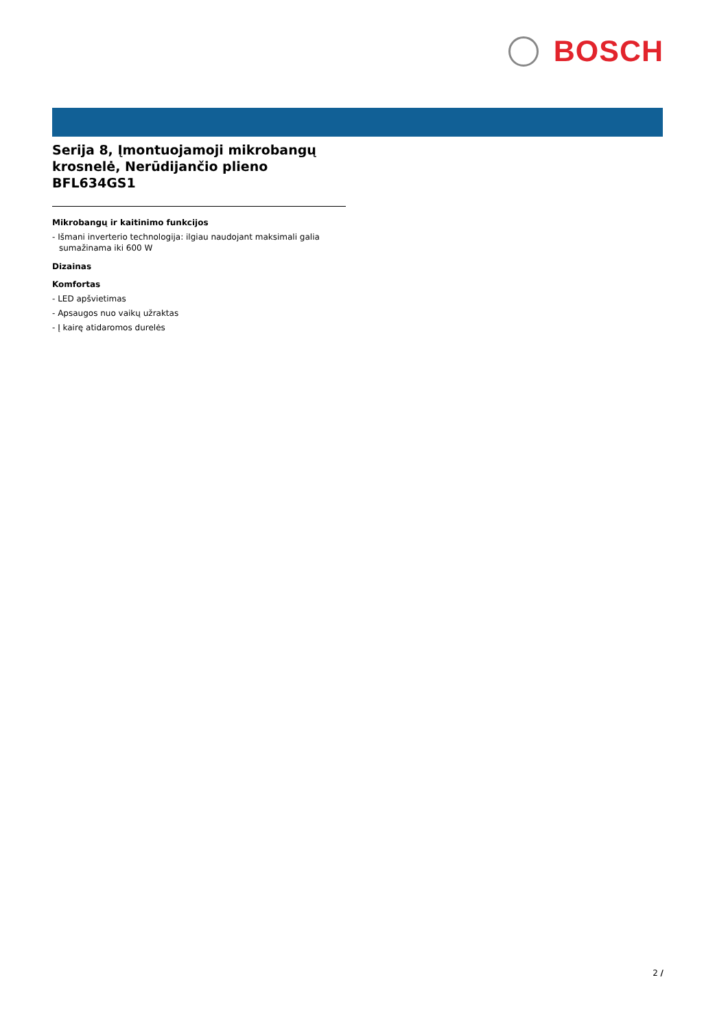BOSCH
Serija 8, Įmontuojamoji mikrobangų krosnelė, Nerūdijančio plieno BFL634GS1
Mikrobangų ir kaitinimo funkcijos
- Išmani inverterio technologija: ilgiau naudojant maksimali galia sumažinama iki 600 W
Dizainas
Komfortas
- LED apšvietimas
- Apsaugos nuo vaikų užraktas
- Į kairę atidaromos durelės
2 /